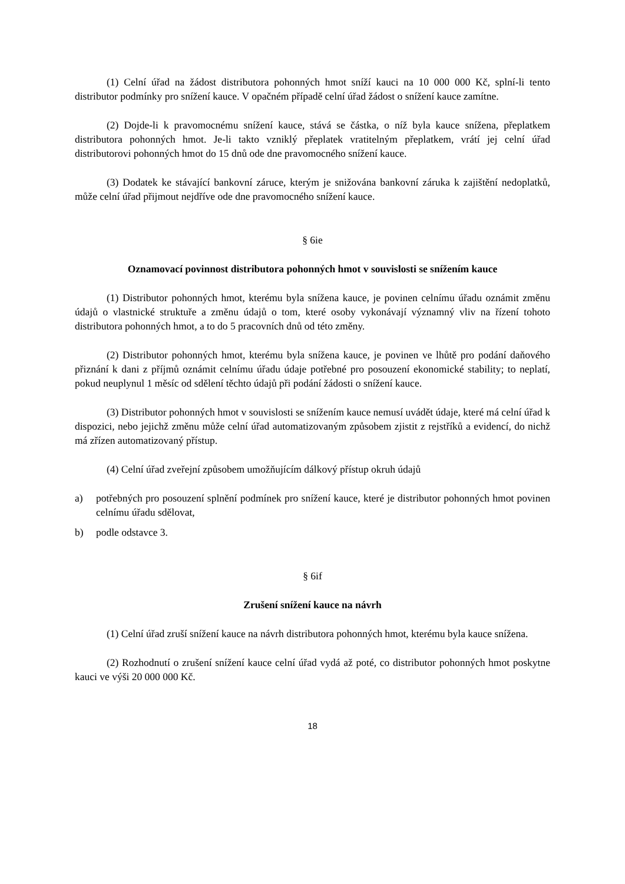(1) Celní úřad na žádost distributora pohonných hmot sníží kauci na 10 000 000 Kč, splní-li tento distributor podmínky pro snížení kauce. V opačném případě celní úřad žádost o snížení kauce zamítne.
(2) Dojde-li k pravomocnému snížení kauce, stává se částka, o níž byla kauce snížena, přeplatkem distributora pohonných hmot. Je-li takto vzniklý přeplatek vratitelným přeplatkem, vrátí jej celní úřad distributorovi pohonných hmot do 15 dnů ode dne pravomocného snížení kauce.
(3) Dodatek ke stávající bankovní záruce, kterým je snižována bankovní záruka k zajištění nedoplatků, může celní úřad přijmout nejdříve ode dne pravomocného snížení kauce.
§ 6ie
Oznamovací povinnost distributora pohonných hmot v souvislosti se snížením kauce
(1) Distributor pohonných hmot, kterému byla snížena kauce, je povinen celnímu úřadu oznámit změnu údajů o vlastnické struktuře a změnu údajů o tom, které osoby vykonávají významný vliv na řízení tohoto distributora pohonných hmot, a to do 5 pracovních dnů od této změny.
(2) Distributor pohonných hmot, kterému byla snížena kauce, je povinen ve lhůtě pro podání daňového přiznání k dani z příjmů oznámit celnímu úřadu údaje potřebné pro posouzení ekonomické stability; to neplatí, pokud neuplynul 1 měsíc od sdělení těchto údajů při podání žádosti o snížení kauce.
(3) Distributor pohonných hmot v souvislosti se snížením kauce nemusí uvádět údaje, které má celní úřad k dispozici, nebo jejichž změnu může celní úřad automatizovaným způsobem zjistit z rejstříků a evidencí, do nichž má zřízen automatizovaný přístup.
(4) Celní úřad zveřejní způsobem umožňujícím dálkový přístup okruh údajů
a) potřebných pro posouzení splnění podmínek pro snížení kauce, které je distributor pohonných hmot povinen celnímu úřadu sdělovat,
b) podle odstavce 3.
§ 6if
Zrušení snížení kauce na návrh
(1) Celní úřad zruší snížení kauce na návrh distributora pohonných hmot, kterému byla kauce snížena.
(2) Rozhodnutí o zrušení snížení kauce celní úřad vydá až poté, co distributor pohonných hmot poskytne kauci ve výši 20 000 000 Kč.
18